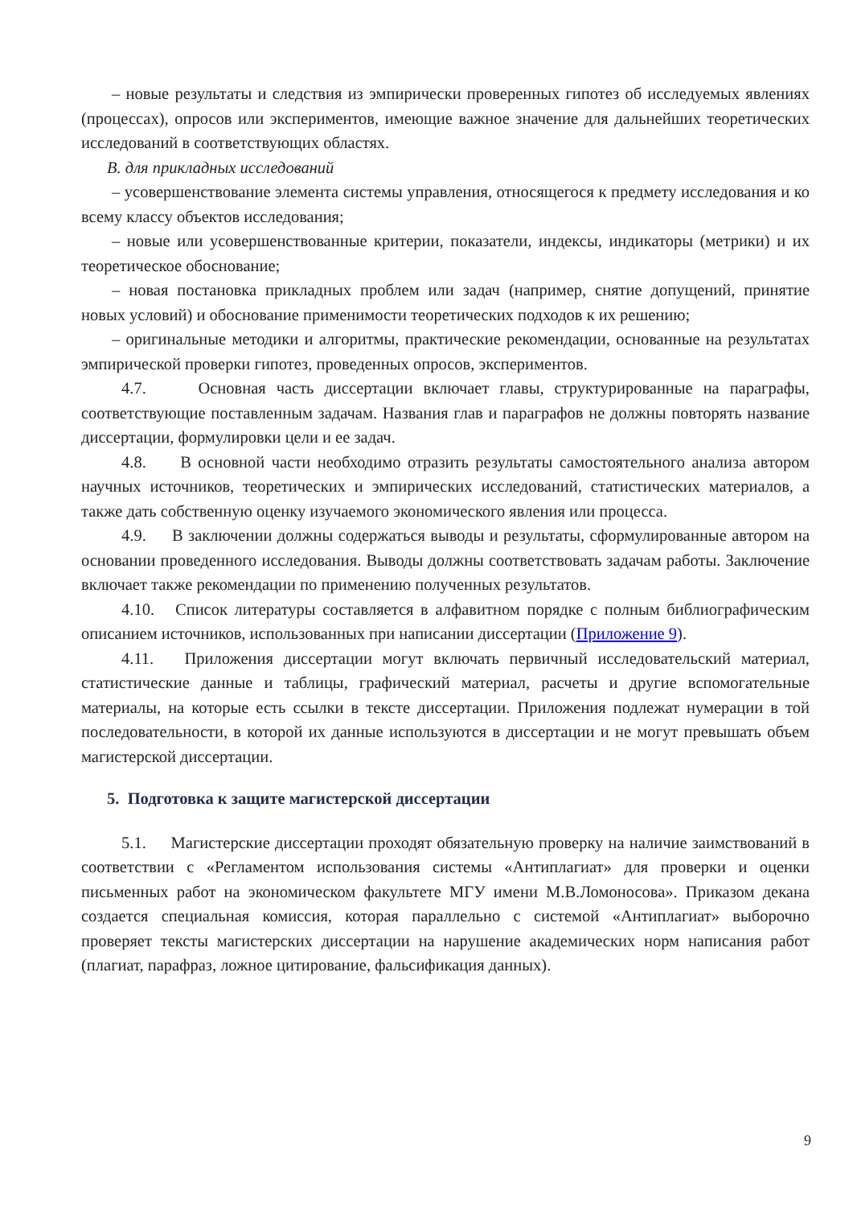– новые результаты и следствия из эмпирически проверенных гипотез об исследуемых явлениях (процессах), опросов или экспериментов, имеющие важное значение для дальнейших теоретических исследований в соответствующих областях.
B. для прикладных исследований
– усовершенствование элемента системы управления, относящегося к предмету исследования и ко всему классу объектов исследования;
– новые или усовершенствованные критерии, показатели, индексы, индикаторы (метрики) и их теоретическое обоснование;
– новая постановка прикладных проблем или задач (например, снятие допущений, принятие новых условий) и обоснование применимости теоретических подходов к их решению;
– оригинальные методики и алгоритмы, практические рекомендации, основанные на результатах эмпирической проверки гипотез, проведенных опросов, экспериментов.
4.7. Основная часть диссертации включает главы, структурированные на параграфы, соответствующие поставленным задачам. Названия глав и параграфов не должны повторять название диссертации, формулировки цели и ее задач.
4.8. В основной части необходимо отразить результаты самостоятельного анализа автором научных источников, теоретических и эмпирических исследований, статистических материалов, а также дать собственную оценку изучаемого экономического явления или процесса.
4.9. В заключении должны содержаться выводы и результаты, сформулированные автором на основании проведенного исследования. Выводы должны соответствовать задачам работы. Заключение включает также рекомендации по применению полученных результатов.
4.10. Список литературы составляется в алфавитном порядке с полным библиографическим описанием источников, использованных при написании диссертации (Приложение 9).
4.11. Приложения диссертации могут включать первичный исследовательский материал, статистические данные и таблицы, графический материал, расчеты и другие вспомогательные материалы, на которые есть ссылки в тексте диссертации. Приложения подлежат нумерации в той последовательности, в которой их данные используются в диссертации и не могут превышать объем магистерской диссертации.
5. Подготовка к защите магистерской диссертации
5.1. Магистерские диссертации проходят обязательную проверку на наличие заимствований в соответствии с «Регламентом использования системы «Антиплагиат» для проверки и оценки письменных работ на экономическом факультете МГУ имени М.В.Ломоносова». Приказом декана создается специальная комиссия, которая параллельно с системой «Антиплагиат» выборочно проверяет тексты магистерских диссертации на нарушение академических норм написания работ (плагиат, парафраз, ложное цитирование, фальсификация данных).
9